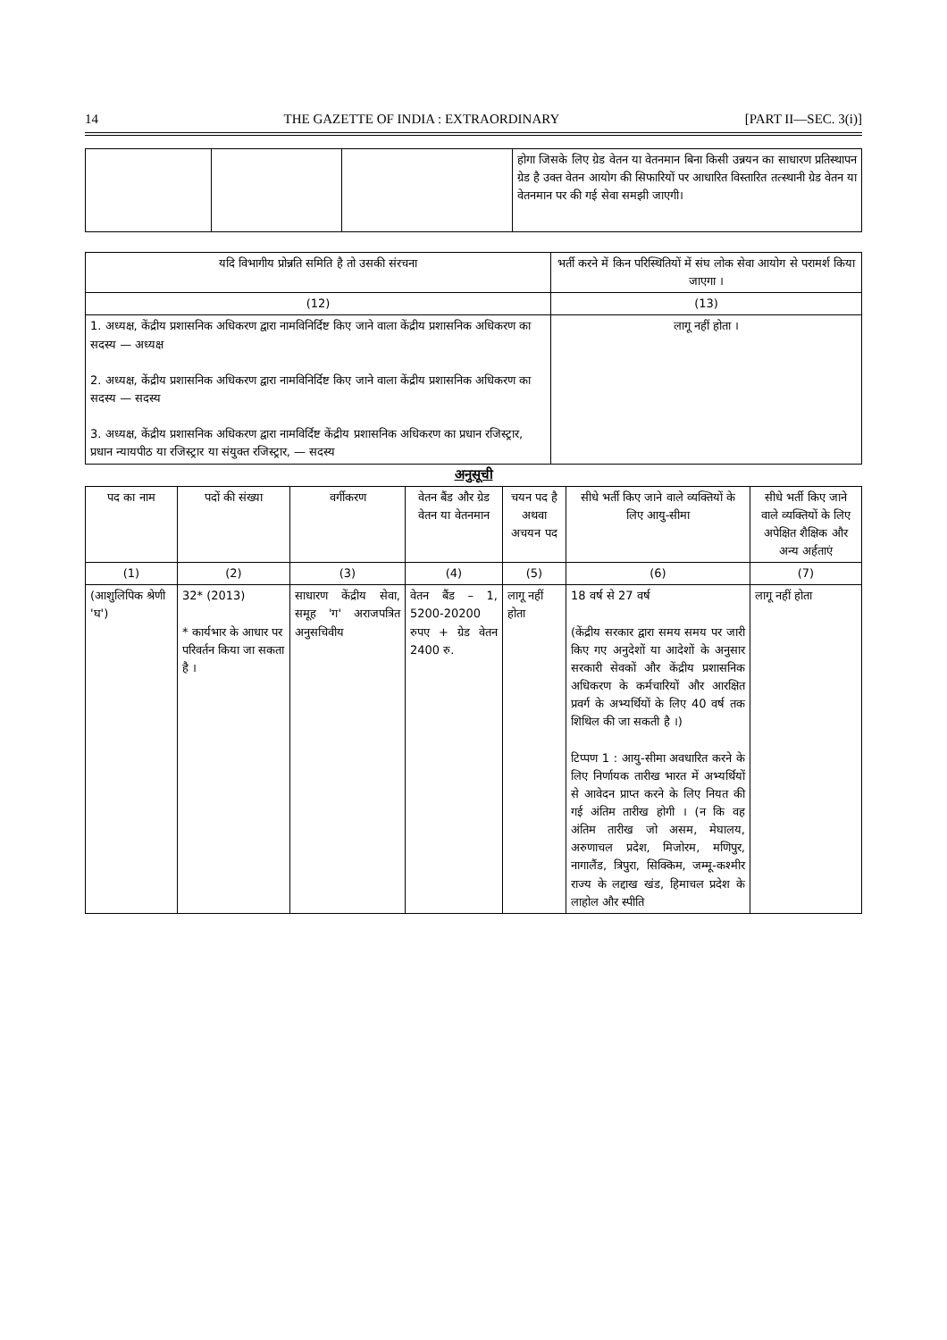14 THE GAZETTE OF INDIA : EXTRAORDINARY [PART II—SEC. 3(i)]
| | | | होगा जिसके लिए ग्रेड वेतन या वेतनमान बिना किसी उन्नयन का साधारण प्रतिस्थापन ग्रेड है उक्त वेतन आयोग की सिफारियों पर आधारित विस्तारित तत्स्थानी ग्रेड वेतन या वेतनमान पर की गई सेवा समझी जाएगी। |
| यदि विभागीय प्रोन्नति समिति है तो उसकी संरचना | भर्ती करने में किन परिस्थितियों में संघ लोक सेवा आयोग से परामर्श किया जाएगा । |
| --- | --- |
| (12) | (13) |
| 1. अध्यक्ष, केंद्रीय प्रशासनिक अधिकरण द्वारा नामविनिर्दिष्ट किए जाने वाला केंद्रीय प्रशासनिक अधिकरण का सदस्य — अध्यक्ष 2. अध्यक्ष, केंद्रीय प्रशासनिक अधिकरण द्वारा नामविनिर्दिष्ट किए जाने वाला केंद्रीय प्रशासनिक अधिकरण का सदस्य — सदस्य 3. अध्यक्ष, केंद्रीय प्रशासनिक अधिकरण द्वारा नामविर्दिष्ट केंद्रीय प्रशासनिक अधिकरण का प्रधान रजिस्ट्रार, प्रधान न्यायपीठ या रजिस्ट्रार या संयुक्त रजिस्ट्रार, — सदस्य | लागू नहीं होता । |
अनुसूची
| पद का नाम | पदों की संख्या | वर्गीकरण | वेतन बैंड और ग्रेड वेतन या वेतनमान | चयन पद है अथवा अचयन पद | सीधे भर्ती किए जाने वाले व्यक्तियों के लिए आयु-सीमा | सीधे भर्ती किए जाने वाले व्यक्तियों के लिए अपेक्षित शैक्षिक और अन्य अर्हताएं |
| --- | --- | --- | --- | --- | --- | --- |
| (1) | (2) | (3) | (4) | (5) | (6) | (7) |
| (आशुलिपिक श्रेणी 'घ') | 32* (2013) * कार्यभार के आधार पर परिवर्तन किया जा सकता है । | साधारण केंद्रीय सेवा, समूह 'ग' अराजपत्रित अनुसचिवीय | वेतन बैंड – 1, 5200-20200 रुपए + ग्रेड वेतन 2400 रु. | लागू नहीं होता | 18 वर्ष से 27 वर्ष (केंद्रीय सरकार द्वारा समय समय पर जारी किए गए अनुदेशों या आदेशों के अनुसार सरकारी सेवकों और केंद्रीय प्रशासनिक अधिकरण के कर्मचारियों और आरक्षित प्रवर्ग के अभ्यर्थियों के लिए 40 वर्ष तक शिथिल की जा सकती है ।) टिप्पण 1 : आयु-सीमा अवधारित करने के लिए निर्णायक तारीख भारत में अभ्यर्थियों से आवेदन प्राप्त करने के लिए नियत की गई अंतिम तारीख होगी । (न कि वह अंतिम तारीख जो असम, मेघालय, अरुणाचल प्रदेश, मिजोरम, मणिपुर, नागालैंड, त्रिपुरा, सिक्किम, जम्मू-कश्मीर राज्य के लद्दाख खंड, हिमाचल प्रदेश के लाहोल और स्पीति | लागू नहीं होता |